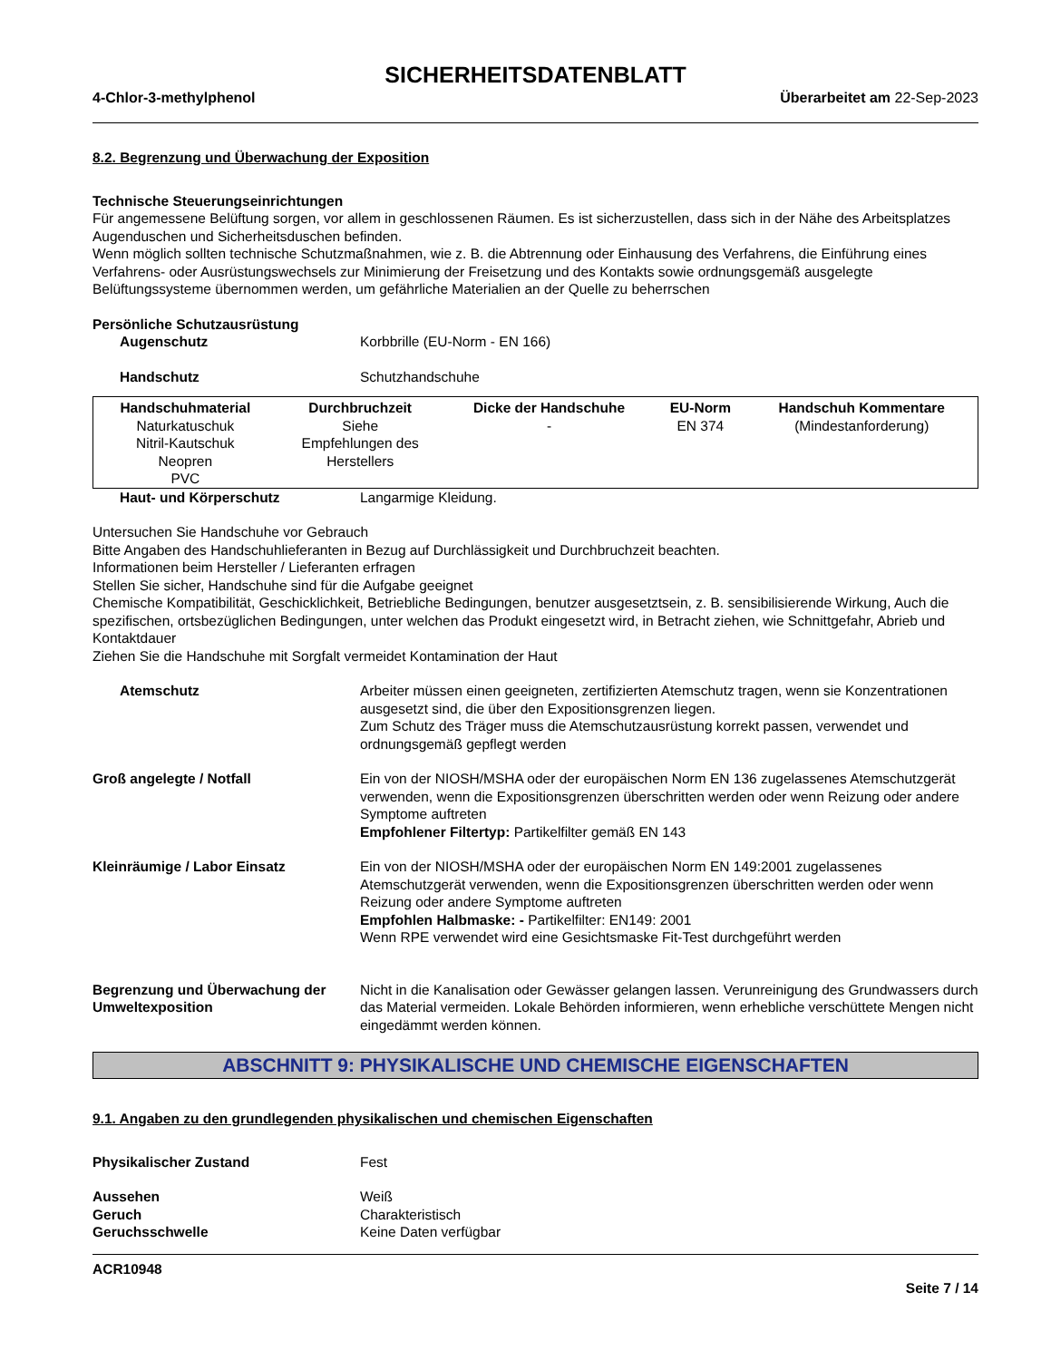SICHERHEITSDATENBLATT
4-Chlor-3-methylphenol Überarbeitet am 22-Sep-2023
8.2. Begrenzung und Überwachung der Exposition
Technische Steuerungseinrichtungen
Für angemessene Belüftung sorgen, vor allem in geschlossenen Räumen. Es ist sicherzustellen, dass sich in der Nähe des Arbeitsplatzes Augenduschen und Sicherheitsduschen befinden.
Wenn möglich sollten technische Schutzmaßnahmen, wie z. B. die Abtrennung oder Einhausung des Verfahrens, die Einführung eines Verfahrens- oder Ausrüstungswechsels zur Minimierung der Freisetzung und des Kontakts sowie ordnungsgemäß ausgelegte Belüftungssysteme übernommen werden, um gefährliche Materialien an der Quelle zu beherrschen
Persönliche Schutzausrüstung
Augenschutz Korbbrille (EU-Norm - EN 166)
Handschutz Schutzhandschuhe
| Handschuhmaterial | Durchbruchzeit | Dicke der Handschuhe | EU-Norm | Handschuh Kommentare |
| --- | --- | --- | --- | --- |
| Naturkatuschuk Nitril-Kautschuk Neopren PVC | Siehe Empfehlungen des Herstellers | - | EN 374 | (Mindestanforderung) |
Haut- und Körperschutz Langarmige Kleidung.
Untersuchen Sie Handschuhe vor Gebrauch
Bitte Angaben des Handschuhlieferanten in Bezug auf Durchlässigkeit und Durchbruchzeit beachten.
Informationen beim Hersteller / Lieferanten erfragen
Stellen Sie sicher, Handschuhe sind für die Aufgabe geeignet
Chemische Kompatibilität, Geschicklichkeit, Betriebliche Bedingungen, benutzer ausgesetztsein, z. B. sensibilisierende Wirkung, Auch die spezifischen, ortsbezüglichen Bedingungen, unter welchen das Produkt eingesetzt wird, in Betracht ziehen, wie Schnittgefahr, Abrieb und Kontaktdauer
Ziehen Sie die Handschuhe mit Sorgfalt vermeidet Kontamination der Haut
Atemschutz Arbeiter müssen einen geeigneten, zertifizierten Atemschutz tragen, wenn sie Konzentrationen ausgesetzt sind, die über den Expositionsgrenzen liegen.
Zum Schutz des Träger muss die Atemschutzausrüstung korrekt passen, verwendet und ordnungsgemäß gepflegt werden
Groß angelegte / Notfall Ein von der NIOSH/MSHA oder der europäischen Norm EN 136 zugelassenes Atemschutzgerät verwenden, wenn die Expositionsgrenzen überschritten werden oder wenn Reizung oder andere Symptome auftreten
Empfohlener Filtertyp: Partikelfilter gemäß EN 143
Kleinräumige / Labor Einsatz Ein von der NIOSH/MSHA oder der europäischen Norm EN 149:2001 zugelassenes Atemschutzgerät verwenden, wenn die Expositionsgrenzen überschritten werden oder wenn Reizung oder andere Symptome auftreten
Empfohlen Halbmaske: - Partikelfilter: EN149: 2001
Wenn RPE verwendet wird eine Gesichtsmaske Fit-Test durchgeführt werden
Begrenzung und Überwachung der Umweltexposition
Nicht in die Kanalisation oder Gewässer gelangen lassen. Verunreinigung des Grundwassers durch das Material vermeiden. Lokale Behörden informieren, wenn erhebliche verschüttete Mengen nicht eingedämmt werden können.
ABSCHNITT 9: PHYSIKALISCHE UND CHEMISCHE EIGENSCHAFTEN
9.1. Angaben zu den grundlegenden physikalischen und chemischen Eigenschaften
Physikalischer Zustand Fest
Aussehen Weiß
Geruch Charakteristisch
Geruchsschwelle Keine Daten verfügbar
ACR10948
Seite 7 / 14